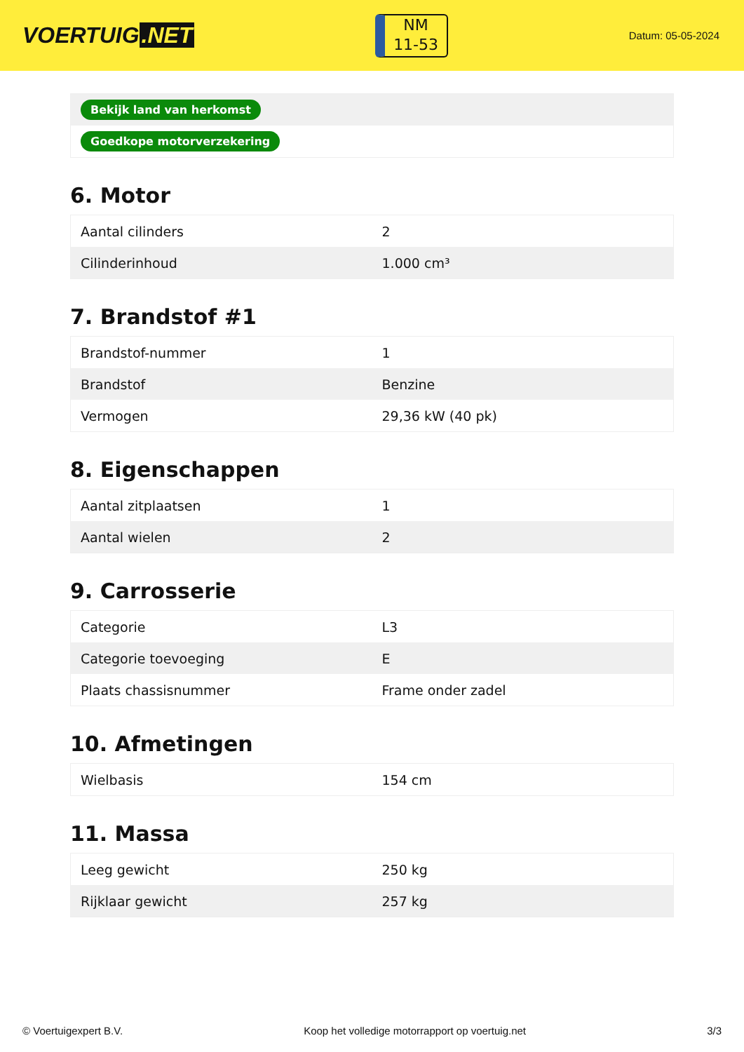VOERTUIG.NET
NM
11-53
Datum: 05-05-2024
| Bekijk land van herkomst |
| Goedkope motorverzekering |
6. Motor
| Aantal cilinders | 2 |
| Cilinderinhoud | 1.000 cm³ |
7. Brandstof #1
| Brandstof-nummer | 1 |
| Brandstof | Benzine |
| Vermogen | 29,36 kW (40 pk) |
8. Eigenschappen
| Aantal zitplaatsen | 1 |
| Aantal wielen | 2 |
9. Carrosserie
| Categorie | L3 |
| Categorie toevoeging | E |
| Plaats chassisnummer | Frame onder zadel |
10. Afmetingen
| Wielbasis | 154 cm |
11. Massa
| Leeg gewicht | 250 kg |
| Rijklaar gewicht | 257 kg |
© Voertuigexpert B.V. Koop het volledige motorrapport op voertuig.net 3/3